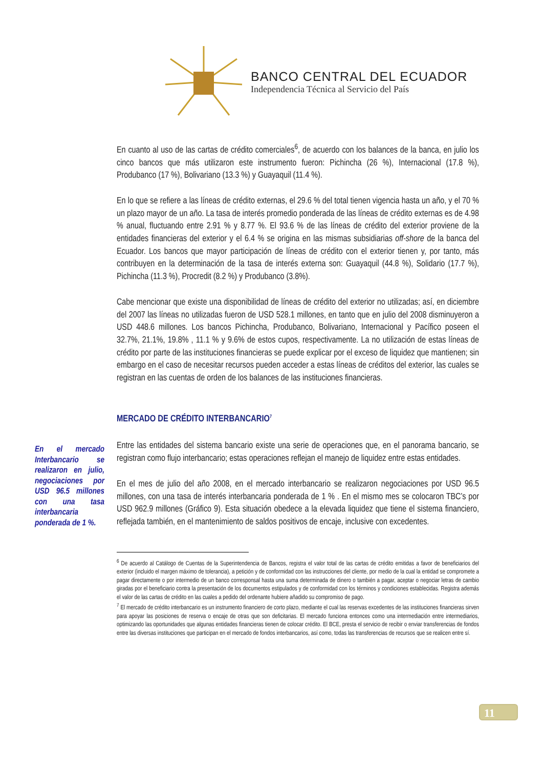BANCO CENTRAL DEL ECUADOR
Independencia Técnica al Servicio del País
En cuanto al uso de las cartas de crédito comerciales<sup>6</sup>, de acuerdo con los balances de la banca, en julio los cinco bancos que más utilizaron este instrumento fueron: Pichincha (26 %), Internacional (17.8 %), Produbanco (17 %), Bolivariano (13.3 %) y Guayaquil (11.4 %).
En lo que se refiere a las líneas de crédito externas, el 29.6 % del total tienen vigencia hasta un año, y el 70 % un plazo mayor de un año. La tasa de interés promedio ponderada de las líneas de crédito externas es de 4.98 % anual, fluctuando entre 2.91 % y 8.77 %. El 93.6 % de las líneas de crédito del exterior proviene de la entidades financieras del exterior y el 6.4 % se origina en las mismas subsidiarias off-shore de la banca del Ecuador. Los bancos que mayor participación de líneas de crédito con el exterior tienen y, por tanto, más contribuyen en la determinación de la tasa de interés externa son: Guayaquil (44.8 %), Solidario (17.7 %), Pichincha (11.3 %), Procredit (8.2 %) y Produbanco (3.8%).
Cabe mencionar que existe una disponibilidad de líneas de crédito del exterior no utilizadas; así, en diciembre del 2007 las líneas no utilizadas fueron de USD 528.1 millones, en tanto que en julio del 2008 disminuyeron a USD 448.6 millones. Los bancos Pichincha, Produbanco, Bolivariano, Internacional y Pacífico poseen el 32.7%, 21.1%, 19.8% , 11.1 % y 9.6% de estos cupos, respectivamente. La no utilización de estas líneas de crédito por parte de las instituciones financieras se puede explicar por el exceso de liquidez que mantienen; sin embargo en el caso de necesitar recursos pueden acceder a estas líneas de créditos del exterior, las cuales se registran en las cuentas de orden de los balances de las instituciones financieras.
MERCADO DE CRÉDITO INTERBANCARIO<sup>7</sup>
Entre las entidades del sistema bancario existe una serie de operaciones que, en el panorama bancario, se registran como flujo interbancario; estas operaciones reflejan el manejo de liquidez entre estas entidades.
En el mes de julio del año 2008, en el mercado interbancario se realizaron negociaciones por USD 96.5 millones, con una tasa de interés interbancaria ponderada de 1 % . En el mismo mes se colocaron TBC’s por USD 962.9 millones (Gráfico 9). Esta situación obedece a la elevada liquidez que tiene el sistema financiero, reflejada también, en el mantenimiento de saldos positivos de encaje, inclusive con excedentes.
<sup>6</sup> De acuerdo al Catálogo de Cuentas de la Superintendencia de Bancos, registra el valor total de las cartas de crédito emitidas a favor de beneficiarios del exterior (incluido el margen máximo de tolerancia), a petición y de conformidad con las instrucciones del cliente, por medio de la cual la entidad se compromete a pagar directamente o por intermedio de un banco corresponsal hasta una suma determinada de dinero o también a pagar, aceptar o negociar letras de cambio giradas por el beneficiario contra la presentación de los documentos estipulados y de conformidad con los términos y condiciones establecidas. Registra además el valor de las cartas de crédito en las cuales a pedido del ordenante hubiere añadido su compromiso de pago.
<sup>7</sup> El mercado de crédito interbancario es un instrumento financiero de corto plazo, mediante el cual las reservas excedentes de las instituciones financieras sirven para apoyar las posiciones de reserva o encaje de otras que son deficitarias. El mercado funciona entonces como una intermediación entre intermediarios, optimizando las oportunidades que algunas entidades financieras tienen de colocar crédito. El BCE, presta el servicio de recibir o enviar transferencias de fondos entre las diversas instituciones que participan en el mercado de fondos interbancarios, así como, todas las transferencias de recursos que se realicen entre sí.
En el mercado Interbancario se realizaron en julio, negociaciones por USD 96.5 millones con una tasa interbancaria ponderada de 1 %.
11